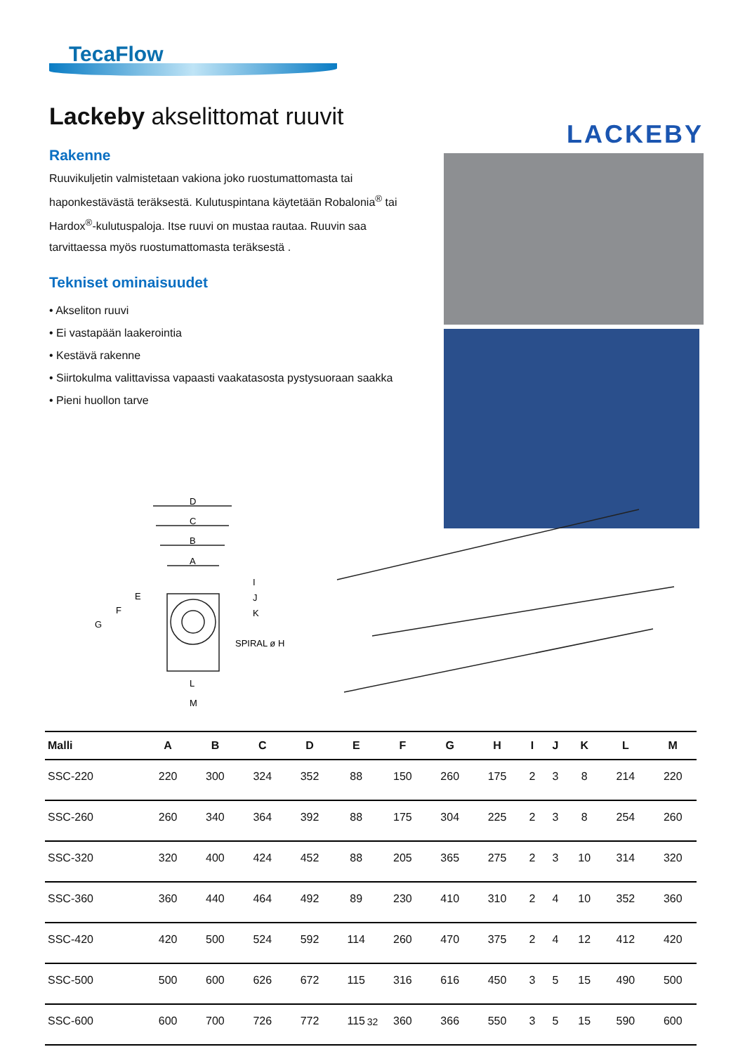TecaFlow
Lackeby akselittomat ruuvit
Rakenne
Ruuvikuljetin valmistetaan vakiona joko ruostumattomasta tai haponkestävästä teräksestä. Kulutuspintana käytetään Robalonia<sup>®</sup> tai Hardox<sup>®</sup>-kulutuspaloja. Itse ruuvi on mustaa rautaa. Ruuvin saa tarvittaessa myös ruostumattomasta teräksestä .
Tekniset ominaisuudet
• Akseliton ruuvi
• Ei vastapään laakerointia
• Kestävä rakenne
• Siirtokulma valittavissa vapaasti vaakatasosta pystysuoraan saakka
• Pieni huollon tarve
LACKEBY
D
C
B
A
E
F
G
I
J
K
SPIRAL ø H
L
M
| Malli | A | B | C | D | E | F | G | H | I | J | K | L | M |
| --- | --- | --- | --- | --- | --- | --- | --- | --- | --- | --- | --- | --- | --- |
| SSC-220 | 220 | 300 | 324 | 352 | 88 | 150 | 260 | 175 | 2 | 3 | 8 | 214 | 220 |
| SSC-260 | 260 | 340 | 364 | 392 | 88 | 175 | 304 | 225 | 2 | 3 | 8 | 254 | 260 |
| SSC-320 | 320 | 400 | 424 | 452 | 88 | 205 | 365 | 275 | 2 | 3 | 10 | 314 | 320 |
| SSC-360 | 360 | 440 | 464 | 492 | 89 | 230 | 410 | 310 | 2 | 4 | 10 | 352 | 360 |
| SSC-420 | 420 | 500 | 524 | 592 | 114 | 260 | 470 | 375 | 2 | 4 | 12 | 412 | 420 |
| SSC-500 | 500 | 600 | 626 | 672 | 115 | 316 | 616 | 450 | 3 | 5 | 15 | 490 | 500 |
| SSC-600 | 600 | 700 | 726 | 772 | 115 | 360 | 366 | 550 | 3 | 5 | 15 | 590 | 600 |
32